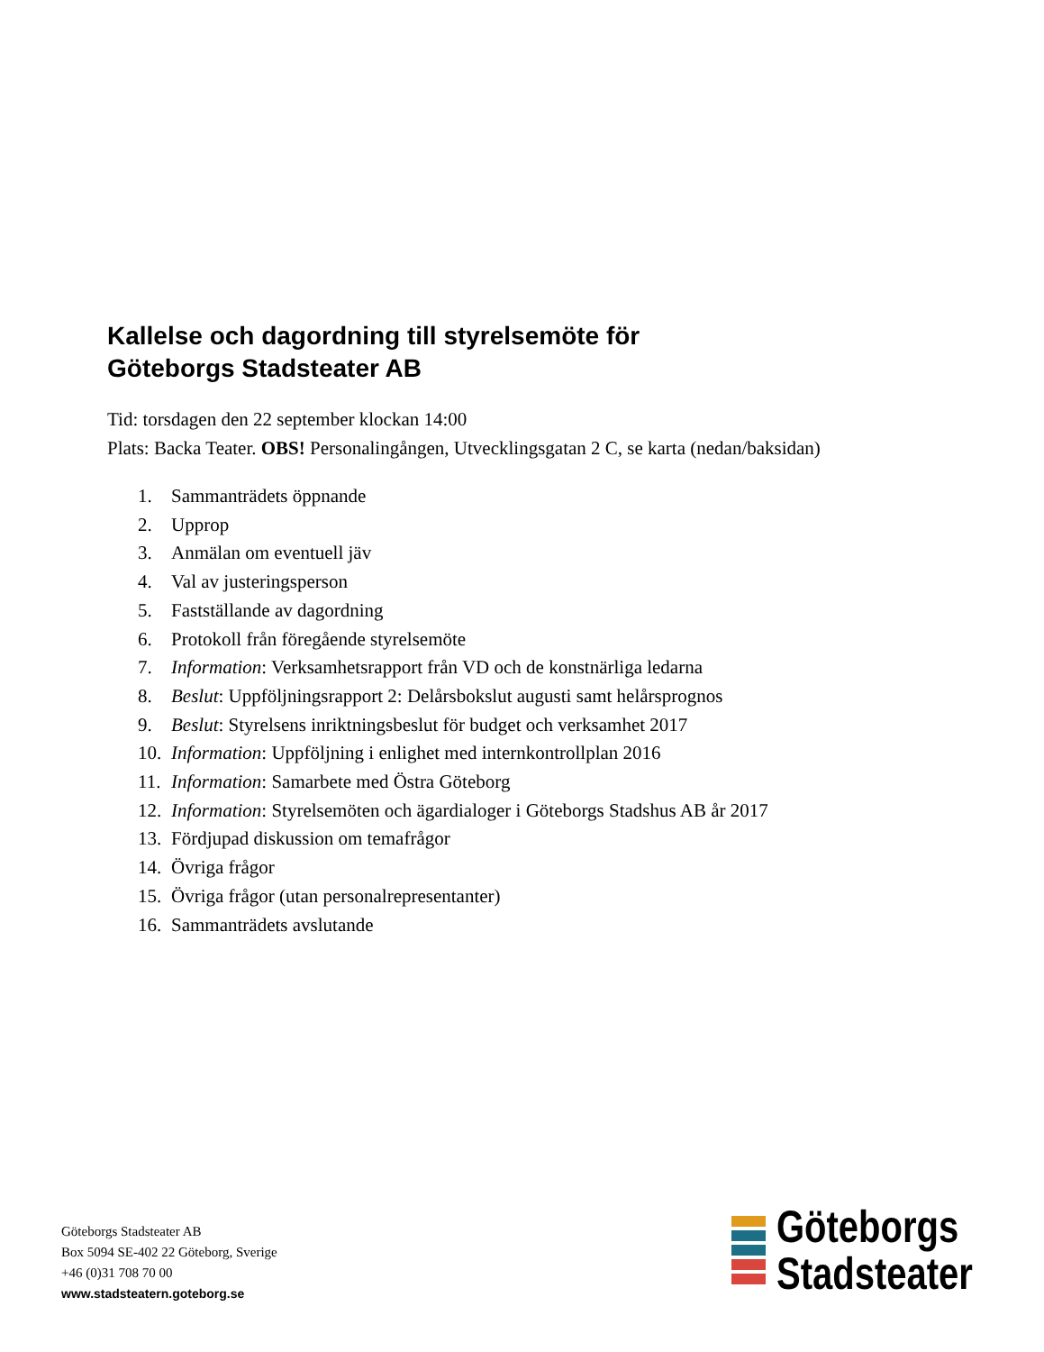Kallelse och dagordning till styrelsemöte för
Göteborgs Stadsteater AB
Tid: torsdagen den 22 september klockan 14:00
Plats: Backa Teater. OBS! Personalingången, Utvecklingsgatan 2 C, se karta (nedan/baksidan)
1. Sammanträdets öppnande
2. Upprop
3. Anmälan om eventuell jäv
4. Val av justeringsperson
5. Fastställande av dagordning
6. Protokoll från föregående styrelsemöte
7. Information: Verksamhetsrapport från VD och de konstnärliga ledarna
8. Beslut: Uppföljningsrapport 2: Delårsbokslut augusti samt helårsprognos
9. Beslut: Styrelsens inriktningsbeslut för budget och verksamhet 2017
10. Information: Uppföljning i enlighet med internkontrollplan 2016
11. Information: Samarbete med Östra Göteborg
12. Information: Styrelsemöten och ägardialoger i Göteborgs Stadshus AB år 2017
13. Fördjupad diskussion om temafrågor
14. Övriga frågor
15. Övriga frågor (utan personalrepresentanter)
16. Sammanträdets avslutande
Göteborgs Stadsteater AB
Box 5094 SE-402 22 Göteborg, Sverige
+46 (0)31 708 70 00
www.stadsteatern.goteborg.se
Göteborgs
Stadsteater